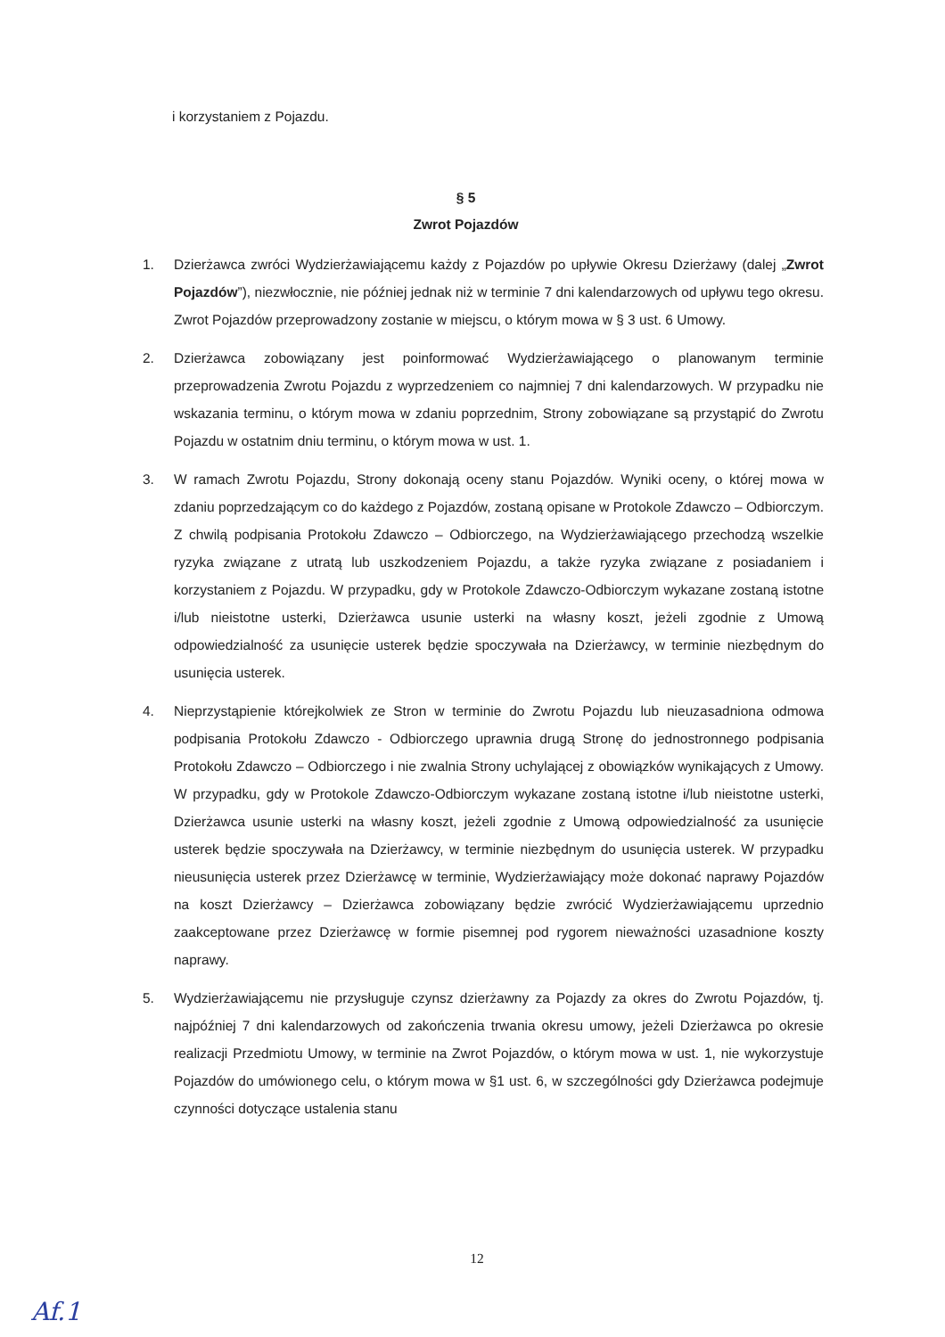i korzystaniem z Pojazdu.
§ 5
Zwrot Pojazdów
1. Dzierżawca zwróci Wydzierżawiającemu każdy z Pojazdów po upływie Okresu Dzierżawy (dalej „Zwrot Pojazdów”), niezwłocznie, nie później jednak niż w terminie 7 dni kalendarzowych od upływu tego okresu. Zwrot Pojazdów przeprowadzony zostanie w miejscu, o którym mowa w § 3 ust. 6 Umowy.
2. Dzierżawca zobowiązany jest poinformować Wydzierżawiającego o planowanym terminie przeprowadzenia Zwrotu Pojazdu z wyprzedzeniem co najmniej 7 dni kalendarzowych. W przypadku nie wskazania terminu, o którym mowa w zdaniu poprzednim, Strony zobowiązane są przystąpić do Zwrotu Pojazdu w ostatnim dniu terminu, o którym mowa w ust. 1.
3. W ramach Zwrotu Pojazdu, Strony dokonają oceny stanu Pojazdów. Wyniki oceny, o której mowa w zdaniu poprzedzającym co do każdego z Pojazdów, zostaną opisane w Protokole Zdawczo – Odbiorczym. Z chwilą podpisania Protokołu Zdawczo – Odbiorczego, na Wydzierżawiającego przechodzą wszelkie ryzyka związane z utratą lub uszkodzeniem Pojazdu, a także ryzyka związane z posiadaniem i korzystaniem z Pojazdu. W przypadku, gdy w Protokole Zdawczo-Odbiorczym wykazane zostaną istotne i/lub nieistotne usterki, Dzierżawca usunie usterki na własny koszt, jeżeli zgodnie z Umową odpowiedzialność za usunięcie usterek będzie spoczywała na Dzierżawcy, w terminie niezbędnym do usunięcia usterek.
4. Nieprzystąpienie którejkolwiek ze Stron w terminie do Zwrotu Pojazdu lub nieuzasadniona odmowa podpisania Protokołu Zdawczo - Odbiorczego uprawnia drugą Stronę do jednostronnego podpisania Protokołu Zdawczo – Odbiorczego i nie zwalnia Strony uchylającej z obowiązków wynikających z Umowy. W przypadku, gdy w Protokole Zdawczo-Odbiorczym wykazane zostaną istotne i/lub nieistotne usterki, Dzierżawca usunie usterki na własny koszt, jeżeli zgodnie z Umową odpowiedzialność za usunięcie usterek będzie spoczywała na Dzierżawcy, w terminie niezbędnym do usunięcia usterek. W przypadku nieusunięcia usterek przez Dzierżawcę w terminie, Wydzierżawiający może dokonać naprawy Pojazdów na koszt Dzierżawcy – Dzierżawca zobowiązany będzie zwrócić Wydzierżawiającemu uprzednio zaakceptowane przez Dzierżawcę w formie pisemnej pod rygorem nieważności uzasadnione koszty naprawy.
5. Wydzierżawiającemu nie przysługuje czynsz dzierżawny za Pojazdy za okres do Zwrotu Pojazdów, tj. najpóźniej 7 dni kalendarzowych od zakończenia trwania okresu umowy, jeżeli Dzierżawca po okresie realizacji Przedmiotu Umowy, w terminie na Zwrot Pojazdów, o którym mowa w ust. 1, nie wykorzystuje Pojazdów do umówionego celu, o którym mowa w §1 ust. 6, w szczególności gdy Dzierżawca podejmuje czynności dotyczące ustalenia stanu
12
Af.1